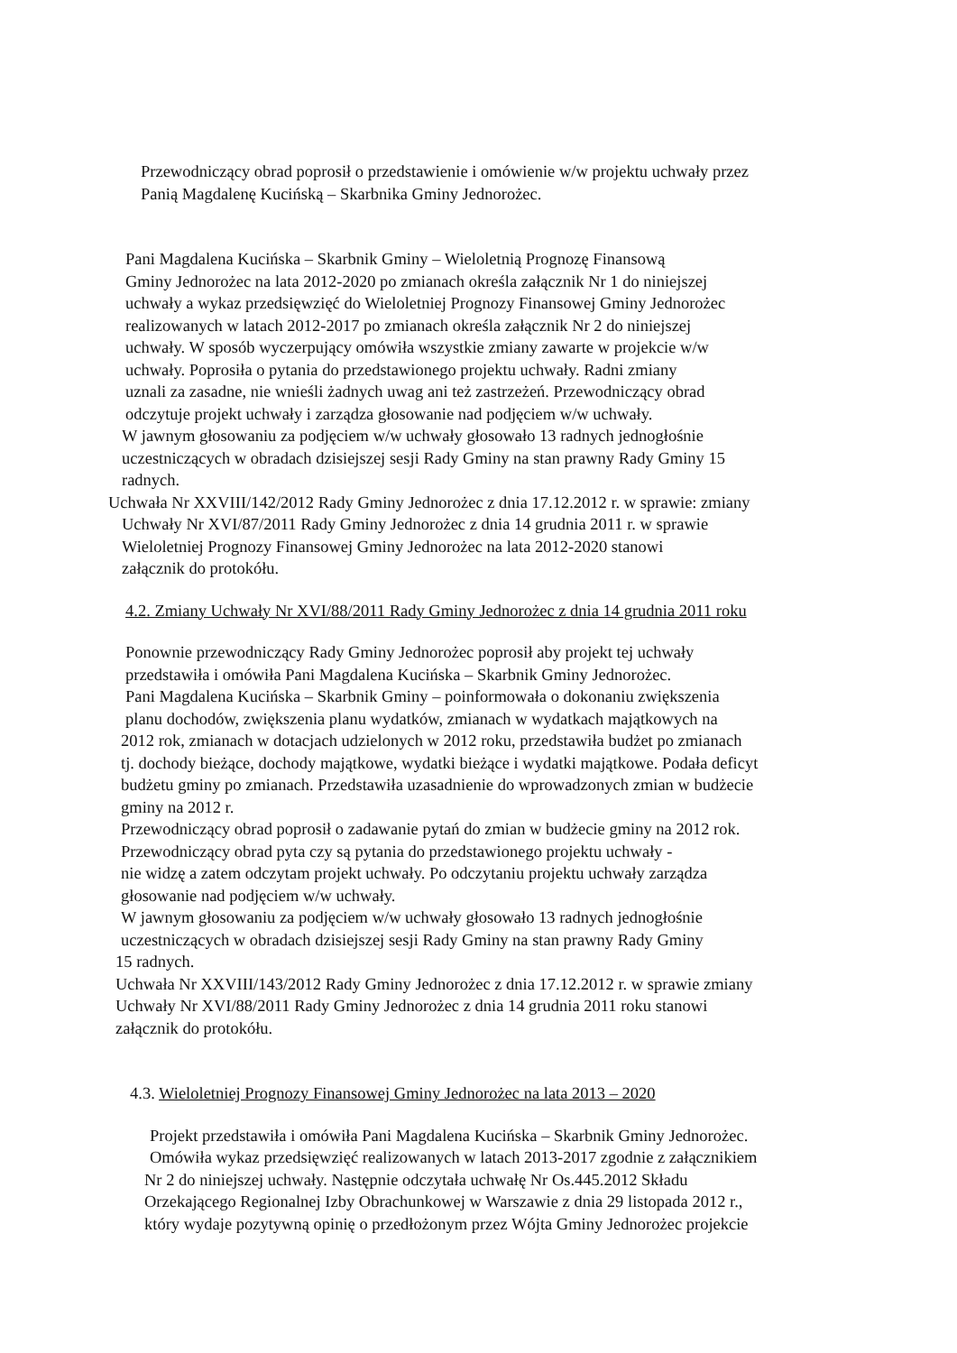Przewodniczący obrad poprosił o przedstawienie i omówienie w/w projektu uchwały przez
Panią Magdalenę Kucińską – Skarbnika Gminy Jednorożec.
Pani Magdalena Kucińska – Skarbnik Gminy – Wieloletnią Prognozę Finansową
Gminy Jednorożec na lata 2012-2020 po zmianach określa załącznik Nr 1 do niniejszej
uchwały a wykaz przedsięwzięć do Wieloletniej Prognozy Finansowej Gminy Jednorożec
realizowanych w latach 2012-2017 po zmianach określa załącznik Nr 2 do niniejszej
uchwały. W sposób wyczerpujący omówiła wszystkie zmiany zawarte w projekcie w/w
uchwały. Poprosiła o pytania do przedstawionego projektu uchwały. Radni zmiany
uznali za zasadne, nie wnieśli żadnych uwag ani też zastrzeżeń. Przewodniczący obrad
odczytuje projekt uchwały i zarządza głosowanie nad podjęciem w/w uchwały.
W jawnym głosowaniu za podjęciem w/w uchwały głosowało 13 radnych jednogłośnie
uczestniczących w obradach dzisiejszej sesji Rady Gminy na stan prawny Rady Gminy 15
radnych.
Uchwała Nr XXVIII/142/2012 Rady Gminy Jednorożec z dnia 17.12.2012 r. w sprawie: zmiany
Uchwały Nr XVI/87/2011 Rady Gminy Jednorożec z dnia 14 grudnia 2011 r. w sprawie
Wieloletniej Prognozy Finansowej Gminy Jednorożec na lata 2012-2020 stanowi
załącznik do protokółu.
4.2. Zmiany Uchwały Nr XVI/88/2011 Rady Gminy Jednorożec z dnia 14 grudnia 2011 roku
Ponownie przewodniczący Rady Gminy Jednorożec poprosił aby projekt tej uchwały
przedstawiła i omówiła Pani Magdalena Kucińska – Skarbnik Gminy Jednorożec.
Pani Magdalena Kucińska – Skarbnik Gminy – poinformowała o dokonaniu zwiększenia
planu dochodów, zwiększenia planu wydatków, zmianach w wydatkach majątkowych na
2012 rok, zmianach w dotacjach udzielonych w 2012 roku, przedstawiła budżet po zmianach
tj. dochody bieżące, dochody majątkowe, wydatki bieżące i wydatki majątkowe. Podała deficyt
budżetu gminy po zmianach. Przedstawiła uzasadnienie do wprowadzonych zmian w budżecie
gminy na 2012 r.
Przewodniczący obrad poprosił o zadawanie pytań do zmian w budżecie gminy na 2012 rok.
Przewodniczący obrad pyta czy są pytania do przedstawionego projektu uchwały -
nie widzę a zatem odczytam projekt uchwały. Po odczytaniu projektu uchwały zarządza
głosowanie nad podjęciem w/w uchwały.
W jawnym głosowaniu za podjęciem w/w uchwały głosowało 13 radnych jednogłośnie
uczestniczących w obradach dzisiejszej sesji Rady Gminy na stan prawny Rady Gminy
15 radnych.
Uchwała Nr XXVIII/143/2012 Rady Gminy Jednorożec z dnia 17.12.2012 r. w sprawie zmiany
Uchwały Nr XVI/88/2011 Rady Gminy Jednorożec z dnia 14 grudnia 2011 roku stanowi
załącznik do protokółu.
4.3. Wieloletniej Prognozy Finansowej Gminy Jednorożec na lata 2013 – 2020
Projekt przedstawiła i omówiła Pani Magdalena Kucińska – Skarbnik Gminy Jednorożec.
Omówiła wykaz przedsięwzięć realizowanych w latach 2013-2017 zgodnie z załącznikiem
Nr 2 do niniejszej uchwały. Następnie odczytała uchwałę Nr Os.445.2012 Składu
Orzekającego Regionalnej Izby Obrachunkowej w Warszawie z dnia 29 listopada 2012 r.,
który wydaje pozytywną opinię o przedłożonym przez Wójta Gminy Jednorożec projekcie